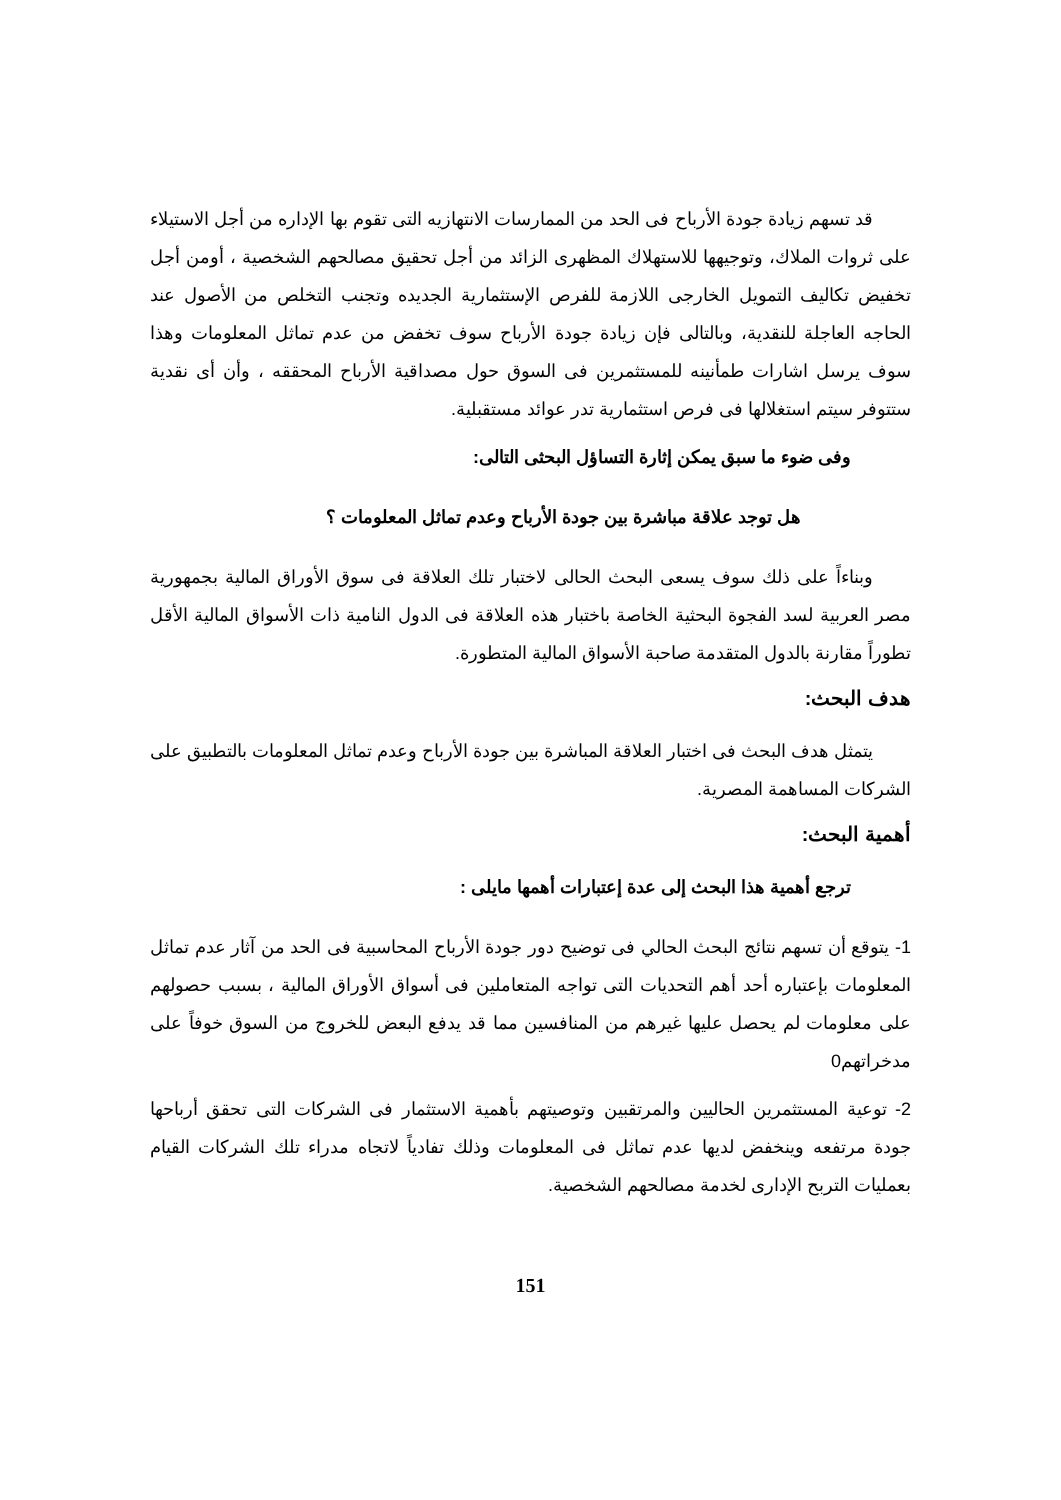قد تسهم زيادة جودة الأرباح فى الحد من الممارسات الانتهازيه التى تقوم بها الإداره من أجل الاستيلاء على ثروات الملاك، وتوجيهها للاستهلاك المظهرى الزائد من أجل تحقيق مصالحهم الشخصية ، أومن أجل تخفيض تكاليف التمويل الخارجى اللازمة للفرص الإستثمارية الجديده وتجنب التخلص من الأصول عند الحاجه العاجلة للنقدية، وبالتالى فإن زيادة جودة الأرباح سوف تخفض من عدم تماثل المعلومات وهذا سوف يرسل اشارات طمأنينه للمستثمرين فى السوق حول مصداقية الأرباح المحققه ، وأن أى نقدية ستتوفر سيتم استغلالها فى فرص استثمارية تدر عوائد مستقبلية.
وفى ضوء ما سبق يمكن إثارة التساؤل البحثى التالى:
هل توجد علاقة مباشرة بين جودة الأرباح وعدم تماثل المعلومات ؟
وبناءاً على ذلك سوف يسعى البحث الحالى لاختبار تلك العلاقة فى سوق الأوراق المالية بجمهورية مصر العربية لسد الفجوة البحثية الخاصة باختبار هذه العلاقة فى الدول النامية ذات الأسواق المالية الأقل تطوراً مقارنة بالدول المتقدمة صاحبة الأسواق المالية المتطورة.
هدف البحث:
يتمثل هدف البحث فى اختبار العلاقة المباشرة بين جودة الأرباح وعدم تماثل المعلومات بالتطبيق على الشركات المساهمة المصرية.
أهمية البحث:
ترجع أهمية هذا البحث إلى عدة إعتبارات أهمها مايلى :
1- يتوقع أن تسهم نتائج البحث الحالي فى توضيح دور جودة الأرباح المحاسبية فى الحد من آثار عدم تماثل المعلومات بإعتباره أحد أهم التحديات التى تواجه المتعاملين فى أسواق الأوراق المالية ، بسبب حصولهم على معلومات لم يحصل عليها غيرهم من المنافسين مما قد يدفع البعض للخروج من السوق خوفاً على مدخراتهم0
2- توعية المستثمرين الحاليين والمرتقبين وتوصيتهم بأهمية الاستثمار فى الشركات التى تحقق أرباحها جودة مرتفعه وينخفض لديها عدم تماثل فى المعلومات وذلك تفادياً لاتجاه مدراء تلك الشركات القيام بعمليات التربح الإدارى لخدمة مصالحهم الشخصية.
151